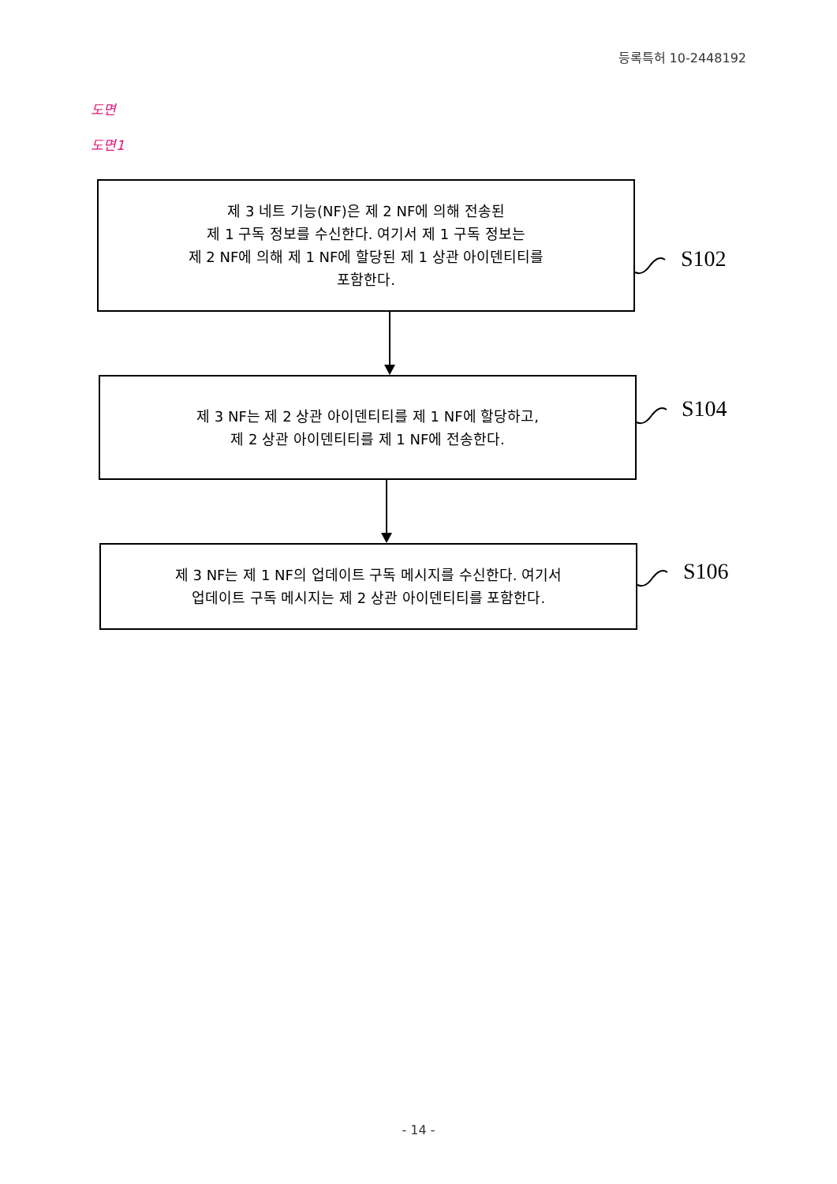등록특허 10-2448192
도면
도면1
제 3 네트 기능(NF)은 제 2 NF에 의해 전송된
제 1 구독 정보를 수신한다. 여기서 제 1 구독 정보는
제 2 NF에 의해 제 1 NF에 할당된 제 1 상관 아이덴티티를
포함한다.
S102
제 3 NF는 제 2 상관 아이덴티티를 제 1 NF에 할당하고,
제 2 상관 아이덴티티를 제 1 NF에 전송한다.
S104
제 3 NF는 제 1 NF의 업데이트 구독 메시지를 수신한다. 여기서
업데이트 구독 메시지는 제 2 상관 아이덴티티를 포함한다.
S106
- 14 -